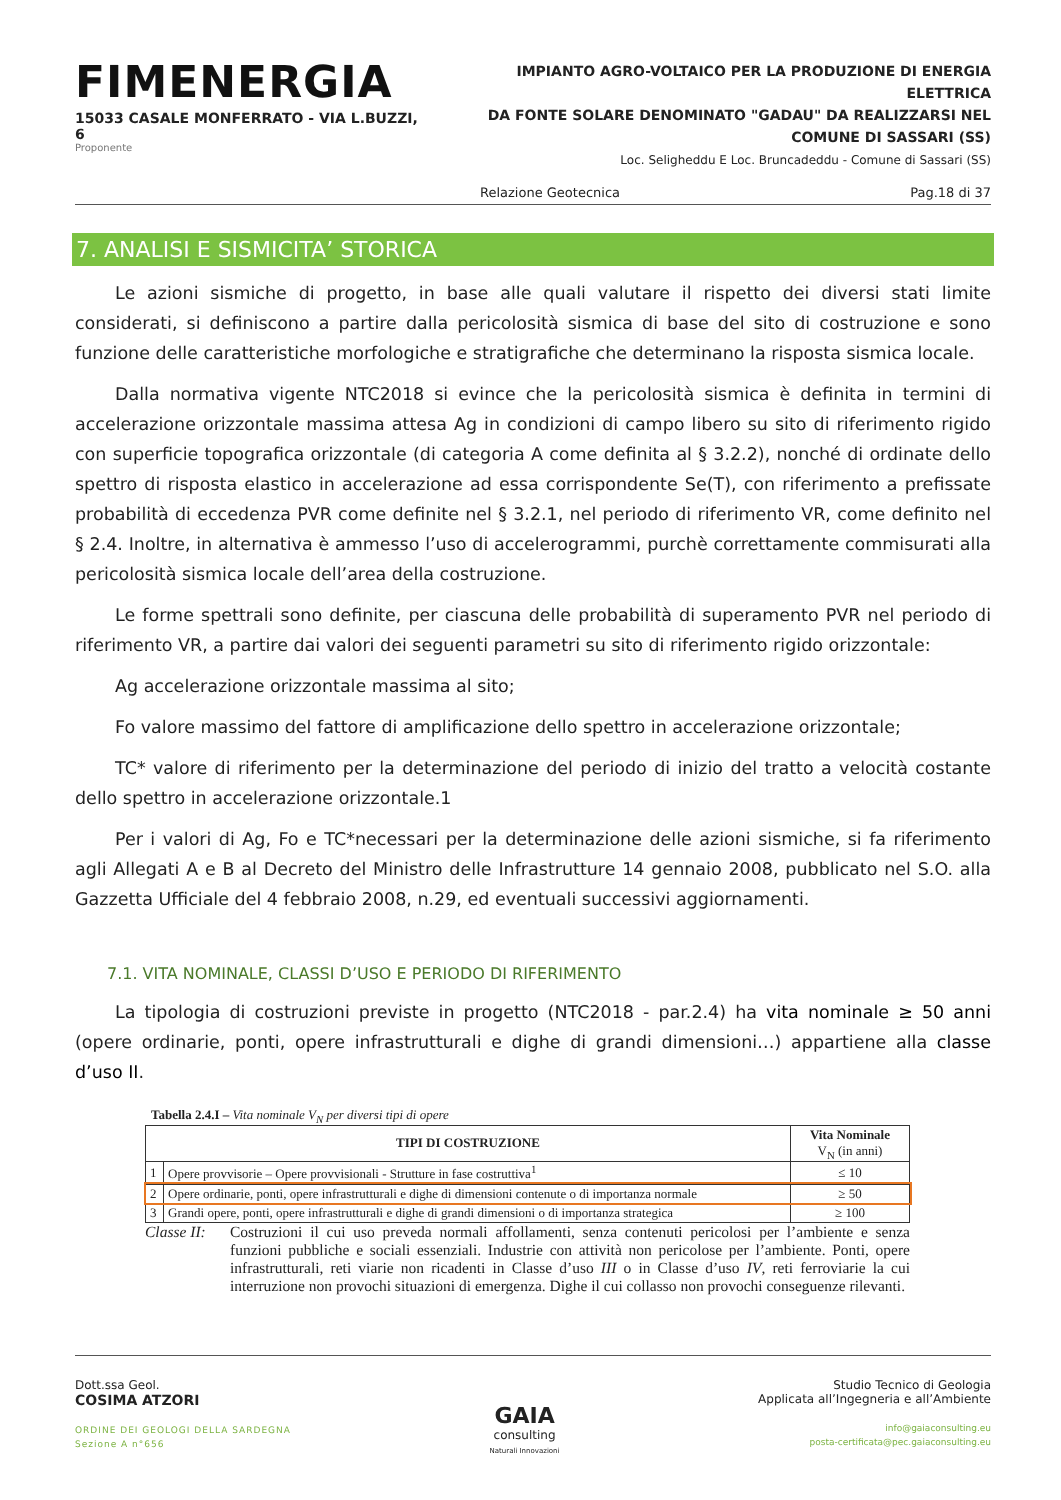FIMENERGIA
15033 CASALE MONFERRATO - VIA L.BUZZI, 6
Proponente
IMPIANTO AGRO-VOLTAICO PER LA PRODUZIONE DI ENERGIA ELETTRICA
DA FONTE SOLARE DENOMINATO "GADAU" DA REALIZZARSI NEL
COMUNE DI SASSARI (SS)
Loc. Seligheddu E Loc. Bruncadeddu - Comune di Sassari (SS)
Relazione Geotecnica Pag.18 di 37
7. ANALISI E SISMICITA’ STORICA
Le azioni sismiche di progetto, in base alle quali valutare il rispetto dei diversi stati limite considerati, si definiscono a partire dalla pericolosità sismica di base del sito di costruzione e sono funzione delle caratteristiche morfologiche e stratigrafiche che determinano la risposta sismica locale.
Dalla normativa vigente NTC2018 si evince che la pericolosità sismica è definita in termini di accelerazione orizzontale massima attesa Ag in condizioni di campo libero su sito di riferimento rigido con superficie topografica orizzontale (di categoria A come definita al § 3.2.2), nonché di ordinate dello spettro di risposta elastico in accelerazione ad essa corrispondente Se(T), con riferimento a prefissate probabilità di eccedenza PVR come definite nel § 3.2.1, nel periodo di riferimento VR, come definito nel § 2.4. Inoltre, in alternativa è ammesso l’uso di accelerogrammi, purchè correttamente commisurati alla pericolosità sismica locale dell’area della costruzione.
Le forme spettrali sono definite, per ciascuna delle probabilità di superamento PVR nel periodo di riferimento VR, a partire dai valori dei seguenti parametri su sito di riferimento rigido orizzontale:
Ag accelerazione orizzontale massima al sito;
Fo valore massimo del fattore di amplificazione dello spettro in accelerazione orizzontale;
TC* valore di riferimento per la determinazione del periodo di inizio del tratto a velocità costante dello spettro in accelerazione orizzontale.1
Per i valori di Ag, Fo e TC*necessari per la determinazione delle azioni sismiche, si fa riferimento agli Allegati A e B al Decreto del Ministro delle Infrastrutture 14 gennaio 2008, pubblicato nel S.O. alla Gazzetta Ufficiale del 4 febbraio 2008, n.29, ed eventuali successivi aggiornamenti.
7.1. VITA NOMINALE, CLASSI D’USO E PERIODO DI RIFERIMENTO
La tipologia di costruzioni previste in progetto (NTC2018 - par.2.4) ha vita nominale ≥ 50 anni (opere ordinarie, ponti, opere infrastrutturali e dighe di grandi dimensioni…) appartiene alla classe d’uso II.
Tabella 2.4.I – Vita nominale V<sub>N</sub> per diversi tipi di opere
| TIPI DI COSTRUZIONE | | Vita Nominale V<sub>N</sub> (in anni) |
| --- | --- | --- |
| 1 | Opere provvisorie – Opere provvisionali - Strutture in fase costruttiva<sup>1</sup> | ≤ 10 |
| 2 | Opere ordinarie, ponti, opere infrastrutturali e dighe di dimensioni contenute o di importanza normale | ≥ 50 |
| 3 | Grandi opere, ponti, opere infrastrutturali e dighe di grandi dimensioni o di importanza strategica | ≥ 100 |
Classe II: Costruzioni il cui uso preveda normali affollamenti, senza contenuti pericolosi per l’ambiente e senza funzioni pubbliche e sociali essenziali. Industrie con attività non pericolose per l’ambiente. Ponti, opere infrastrutturali, reti viarie non ricadenti in Classe d’uso III o in Classe d’uso IV, reti ferroviarie la cui interruzione non provochi situazioni di emergenza. Dighe il cui collasso non provochi conseguenze rilevanti.
Dott.ssa Geol.
COSIMA ATZORI
ORDINE DEI GEOLOGI DELLA SARDEGNA
Sezione A n°656
GAIA
consulting
Naturali Innovazioni
Studio Tecnico di Geologia
Applicata all’Ingegneria e all’Ambiente
info@gaiaconsulting.eu
posta-certificata@pec.gaiaconsulting.eu